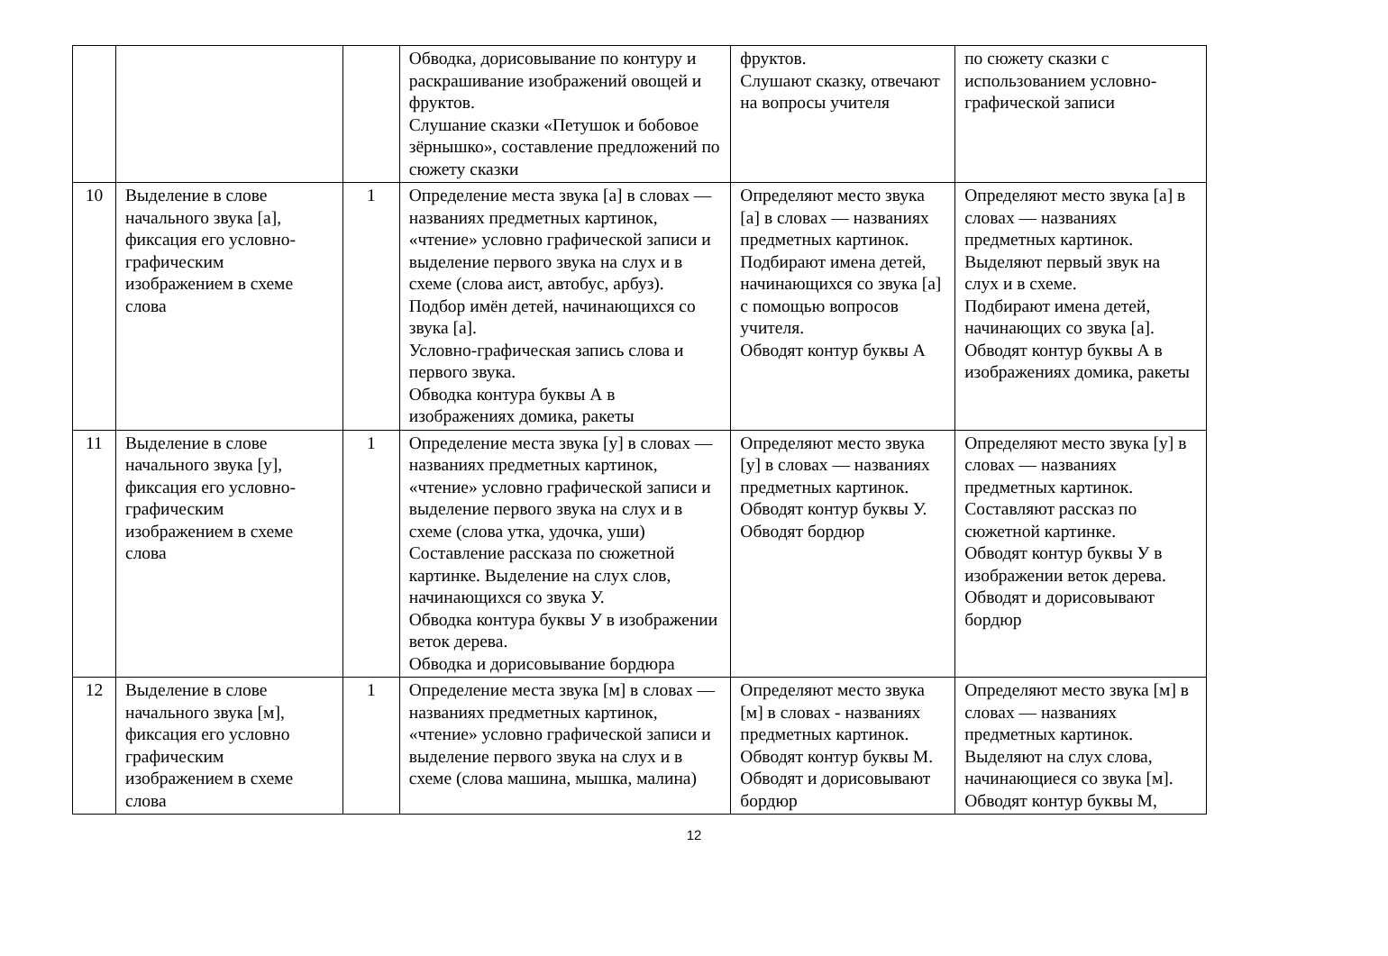| | | | Обводка, дорисовывание по контуру и раскрашивание изображений овощей и фруктов. Слушание сказки «Петушок и бобовое зёрнышко», составление предложений по сюжету сказки | фруктов. Слушают сказку, отвечают на вопросы учителя | по сюжету сказки с использованием условно-графической записи |
| 10 | Выделение в слове начального звука [а], фиксация его условно-графическим изображением в схеме слова | 1 | Определение места звука [а] в словах — названиях предметных картинок, «чтение» условно графической записи и выделение первого звука на слух и в схеме (слова аист, автобус, арбуз). Подбор имён детей, начинающихся со звука [а]. Условно-графическая запись слова и первого звука. Обводка контура буквы А в изображениях домика, ракеты | Определяют место звука [а] в словах — названиях предметных картинок. Подбирают имена детей, начинающихся со звука [а] с помощью вопросов учителя. Обводят контур буквы А | Определяют место звука [а] в словах — названиях предметных картинок. Выделяют первый звук на слух и в схеме. Подбирают имена детей, начинающих со звука [а]. Обводят контур буквы А в изображениях домика, ракеты |
| 11 | Выделение в слове начального звука [у], фиксация его условно-графическим изображением в схеме слова | 1 | Определение места звука [у] в словах — названиях предметных картинок, «чтение» условно графической записи и выделение первого звука на слух и в схеме (слова утка, удочка, уши) Составление рассказа по сюжетной картинке. Выделение на слух слов, начинающихся со звука У. Обводка контура буквы У в изображении веток дерева. Обводка и дорисовывание бордюра | Определяют место звука [у] в словах — названиях предметных картинок. Обводят контур буквы У. Обводят бордюр | Определяют место звука [у] в словах — названиях предметных картинок. Составляют рассказ по сюжетной картинке. Обводят контур буквы У в изображении веток дерева. Обводят и дорисовывают бордюр |
| 12 | Выделение в слове начального звука [м], фиксация его условно графическим изображением в схеме слова | 1 | Определение места звука [м] в словах — названиях предметных картинок, «чтение» условно графической записи и выделение первого звука на слух и в схеме (слова машина, мышка, малина) | Определяют место звука [м] в словах - названиях предметных картинок. Обводят контур буквы М. Обводят и дорисовывают бордюр | Определяют место звука [м] в словах — названиях предметных картинок. Выделяют на слух слова, начинающиеся со звука [м]. Обводят контур буквы М, |
12